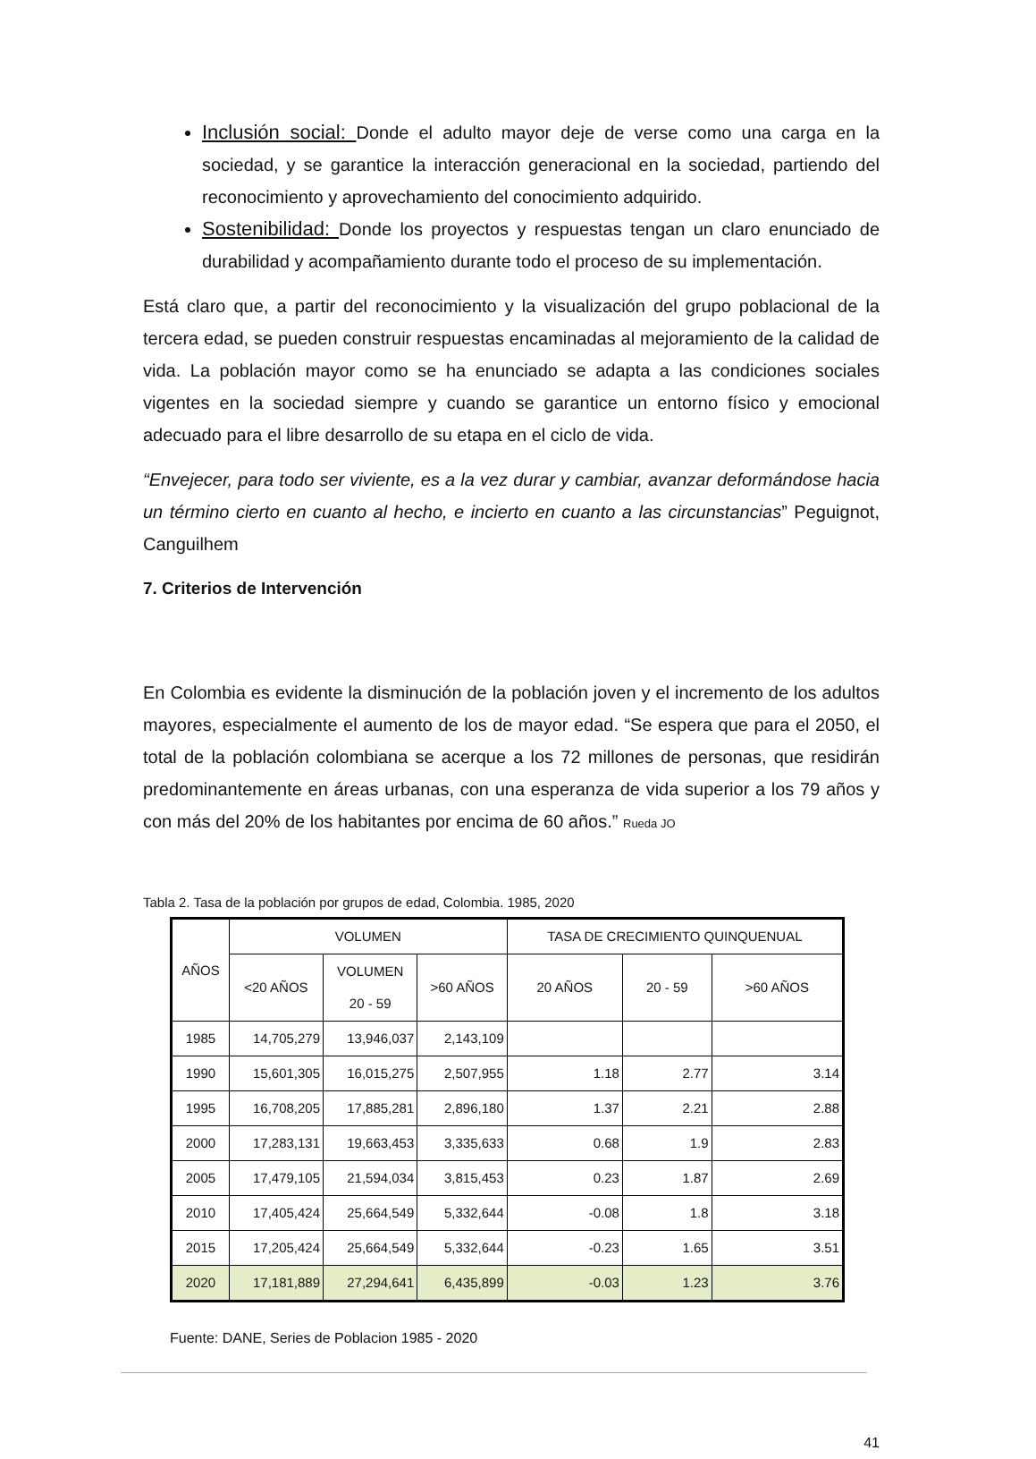Inclusión social: Donde el adulto mayor deje de verse como una carga en la sociedad, y se garantice la interacción generacional en la sociedad, partiendo del reconocimiento y aprovechamiento del conocimiento adquirido.
Sostenibilidad: Donde los proyectos y respuestas tengan un claro enunciado de durabilidad y acompañamiento durante todo el proceso de su implementación.
Está claro que, a partir del reconocimiento y la visualización del grupo poblacional de la tercera edad, se pueden construir respuestas encaminadas al mejoramiento de la calidad de vida. La población mayor como se ha enunciado se adapta a las condiciones sociales vigentes en la sociedad siempre y cuando se garantice un entorno físico y emocional adecuado para el libre desarrollo de su etapa en el ciclo de vida.
“Envejecer, para todo ser viviente, es a la vez durar y cambiar, avanzar deformándose hacia un término cierto en cuanto al hecho, e incierto en cuanto a las circunstancias” Peguignot, Canguilhem
7. Criterios de Intervención
En Colombia es evidente la disminución de la población joven y el incremento de los adultos mayores, especialmente el aumento de los de mayor edad. “Se espera que para el 2050, el total de la población colombiana se acerque a los 72 millones de personas, que residirán predominantemente en áreas urbanas, con una esperanza de vida superior a los 79 años y con más del 20% de los habitantes por encima de 60 años.” Rueda JO
Tabla 2. Tasa de la población por grupos de edad, Colombia. 1985, 2020
| AÑOS | VOLUMEN | | | TASA DE CRECIMIENTO QUINQUENUAL | | |
| --- | --- | --- | --- | --- | --- | --- |
| | <20 AÑOS | VOLUMEN 20 - 59 | >60 AÑOS | 20 AÑOS | 20 - 59 | >60 AÑOS |
| 1985 | 14,705,279 | 13,946,037 | 2,143,109 | | | |
| 1990 | 15,601,305 | 16,015,275 | 2,507,955 | 1.18 | 2.77 | 3.14 |
| 1995 | 16,708,205 | 17,885,281 | 2,896,180 | 1.37 | 2.21 | 2.88 |
| 2000 | 17,283,131 | 19,663,453 | 3,335,633 | 0.68 | 1.9 | 2.83 |
| 2005 | 17,479,105 | 21,594,034 | 3,815,453 | 0.23 | 1.87 | 2.69 |
| 2010 | 17,405,424 | 25,664,549 | 5,332,644 | -0.08 | 1.8 | 3.18 |
| 2015 | 17,205,424 | 25,664,549 | 5,332,644 | -0.23 | 1.65 | 3.51 |
| 2020 | 17,181,889 | 27,294,641 | 6,435,899 | -0.03 | 1.23 | 3.76 |
Fuente: DANE, Series de Poblacion 1985 - 2020
41